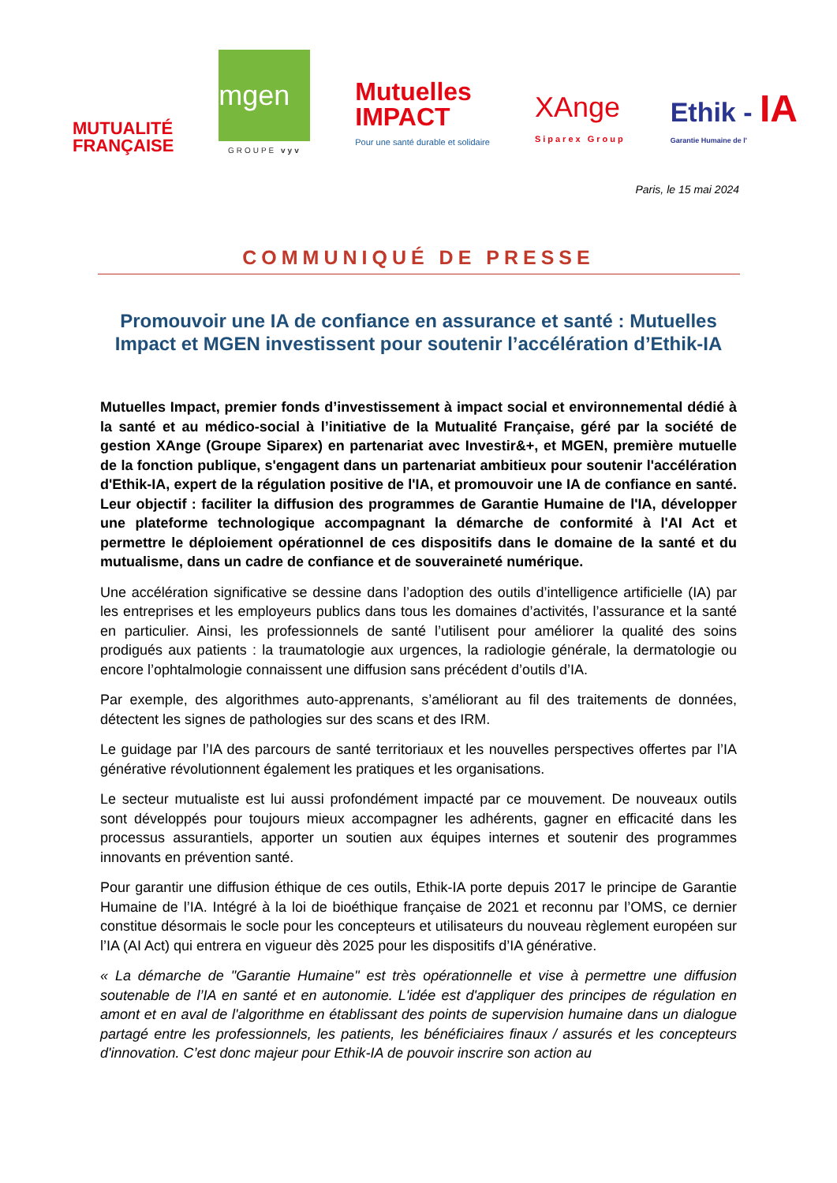MUTUALITÉ
FRANÇAISE
mgen
GROUPE vyv
Mutuelles
IMPACT
Pour une santé durable et solidaire
XAnge
Siparex Group
Ethik - IA
Garantie Humaine de l'
Paris, le 15 mai 2024
COMMUNIQUÉ DE PRESSE
Promouvoir une IA de confiance en assurance et santé : Mutuelles Impact et MGEN investissent pour soutenir l’accélération d’Ethik-IA
Mutuelles Impact, premier fonds d’investissement à impact social et environnemental dédié à la santé et au médico-social à l’initiative de la Mutualité Française, géré par la société de gestion XAnge (Groupe Siparex) en partenariat avec Investir&+, et MGEN, première mutuelle de la fonction publique, s'engagent dans un partenariat ambitieux pour soutenir l'accélération d'Ethik-IA, expert de la régulation positive de l'IA, et promouvoir une IA de confiance en santé. Leur objectif : faciliter la diffusion des programmes de Garantie Humaine de l'IA, développer une plateforme technologique accompagnant la démarche de conformité à l'AI Act et permettre le déploiement opérationnel de ces dispositifs dans le domaine de la santé et du mutualisme, dans un cadre de confiance et de souveraineté numérique.
Une accélération significative se dessine dans l’adoption des outils d’intelligence artificielle (IA) par les entreprises et les employeurs publics dans tous les domaines d’activités, l’assurance et la santé en particulier. Ainsi, les professionnels de santé l’utilisent pour améliorer la qualité des soins prodigués aux patients : la traumatologie aux urgences, la radiologie générale, la dermatologie ou encore l’ophtalmologie connaissent une diffusion sans précédent d’outils d’IA.
Par exemple, des algorithmes auto-apprenants, s’améliorant au fil des traitements de données, détectent les signes de pathologies sur des scans et des IRM.
Le guidage par l’IA des parcours de santé territoriaux et les nouvelles perspectives offertes par l’IA générative révolutionnent également les pratiques et les organisations.
Le secteur mutualiste est lui aussi profondément impacté par ce mouvement. De nouveaux outils sont développés pour toujours mieux accompagner les adhérents, gagner en efficacité dans les processus assurantiels, apporter un soutien aux équipes internes et soutenir des programmes innovants en prévention santé.
Pour garantir une diffusion éthique de ces outils, Ethik-IA porte depuis 2017 le principe de Garantie Humaine de l’IA. Intégré à la loi de bioéthique française de 2021 et reconnu par l’OMS, ce dernier constitue désormais le socle pour les concepteurs et utilisateurs du nouveau règlement européen sur l’IA (AI Act) qui entrera en vigueur dès 2025 pour les dispositifs d’IA générative.
« La démarche de "Garantie Humaine" est très opérationnelle et vise à permettre une diffusion soutenable de l’IA en santé et en autonomie. L'idée est d'appliquer des principes de régulation en amont et en aval de l'algorithme en établissant des points de supervision humaine dans un dialogue partagé entre les professionnels, les patients, les bénéficiaires finaux / assurés et les concepteurs d'innovation. C’est donc majeur pour Ethik-IA de pouvoir inscrire son action au